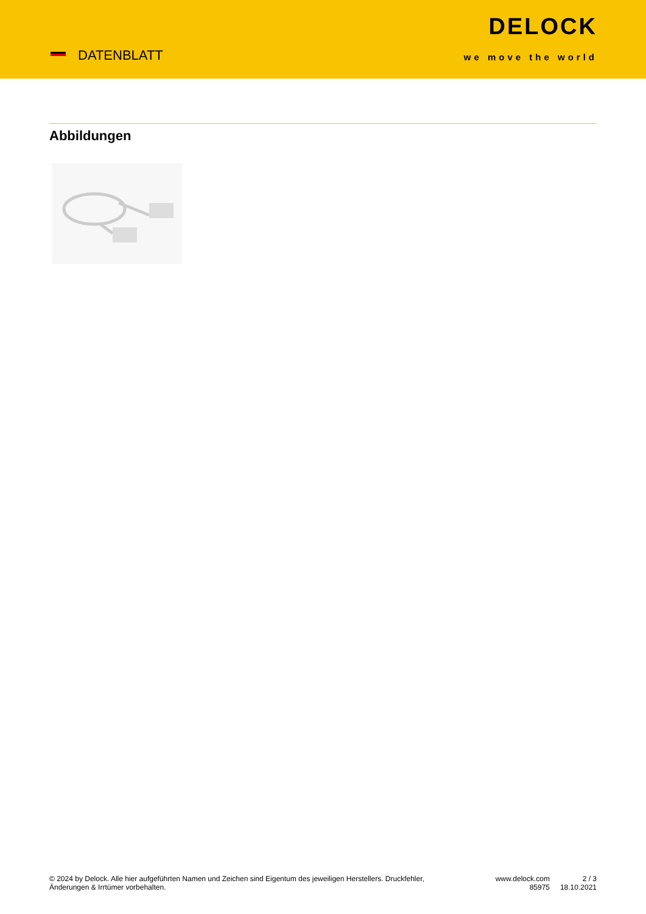DATENBLATT
DELOCK
we move the world
Abbildungen
© 2024 by Delock. Alle hier aufgeführten Namen und Zeichen sind Eigentum des jeweiligen Herstellers. Druckfehler, Änderungen & Irrtümer vorbehalten.
www.delock.com
85975
2 / 3
18.10.2021